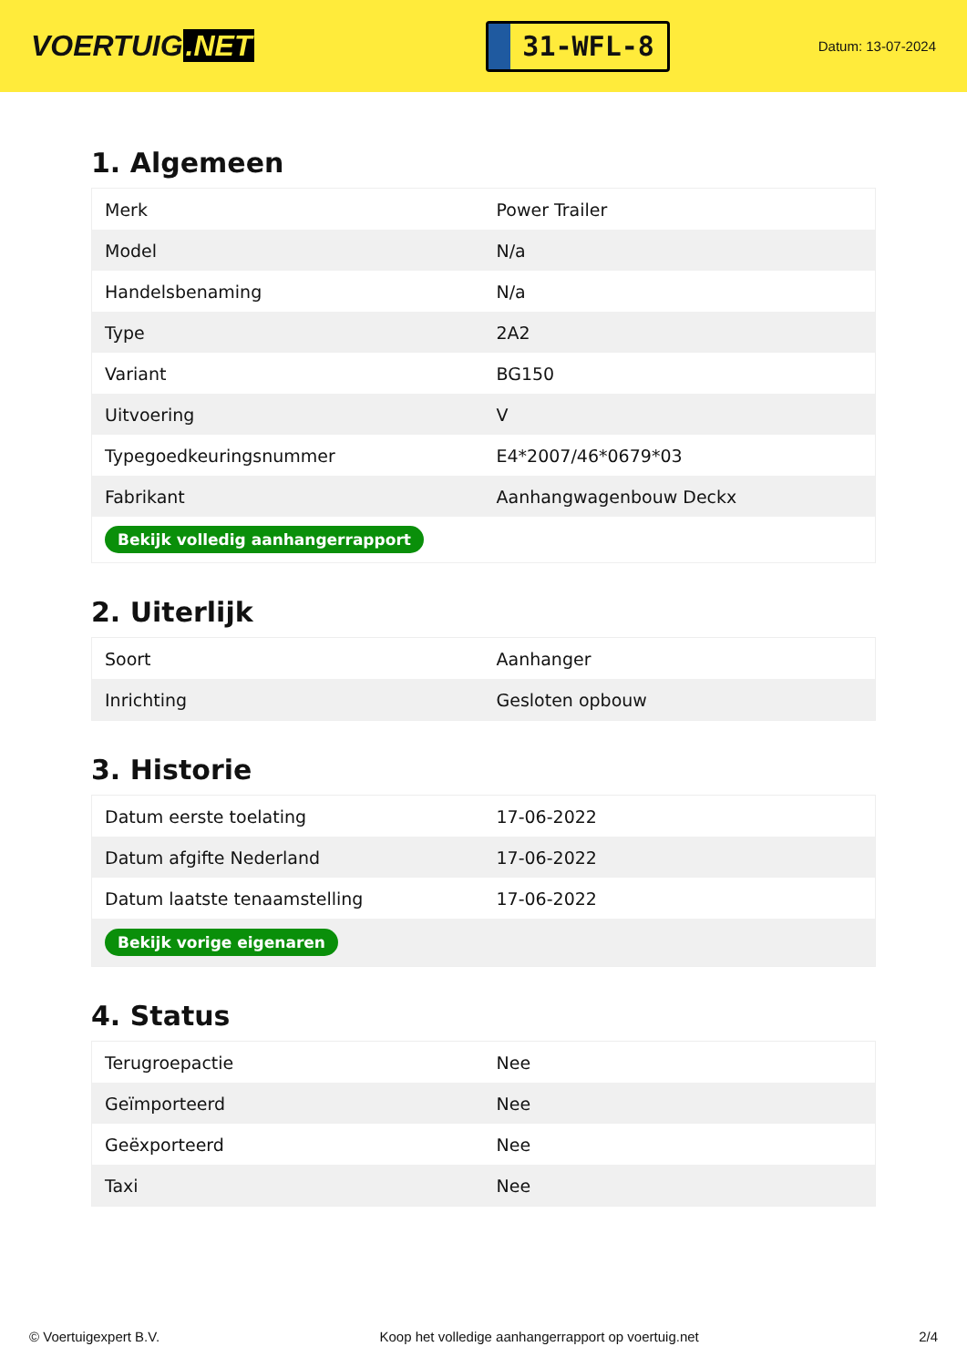VOERTUIG.NET
31-WFL-8
Datum: 13-07-2024
1. Algemeen
| Merk | Power Trailer |
| Model | N/a |
| Handelsbenaming | N/a |
| Type | 2A2 |
| Variant | BG150 |
| Uitvoering | V |
| Typegoedkeuringsnummer | E4*2007/46*0679*03 |
| Fabrikant | Aanhangwagenbouw Deckx |
| Bekijk volledig aanhangerrapport | |
2. Uiterlijk
| Soort | Aanhanger |
| Inrichting | Gesloten opbouw |
3. Historie
| Datum eerste toelating | 17-06-2022 |
| Datum afgifte Nederland | 17-06-2022 |
| Datum laatste tenaamstelling | 17-06-2022 |
| Bekijk vorige eigenaren | |
4. Status
| Terugroepactie | Nee |
| Geïmporteerd | Nee |
| Geëxporteerd | Nee |
| Taxi | Nee |
© Voertuigexpert B.V. Koop het volledige aanhangerrapport op voertuig.net 2/4